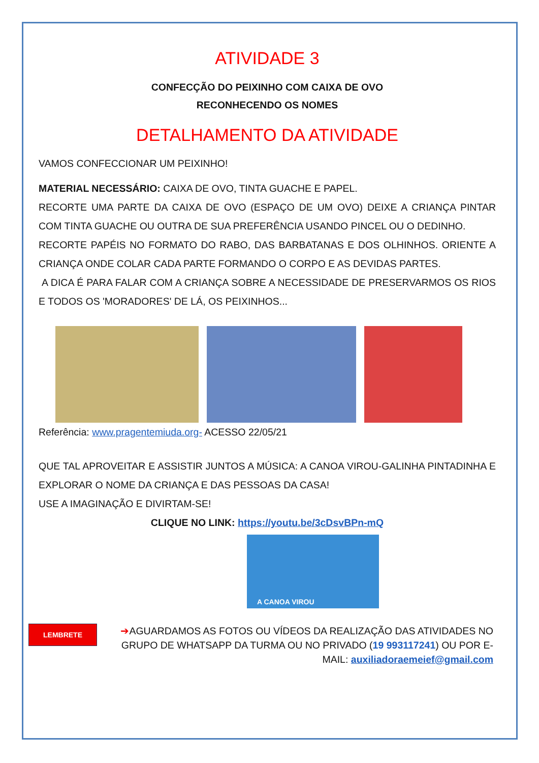ATIVIDADE 3
CONFECÇÃO DO PEIXINHO COM CAIXA DE OVO
RECONHECENDO OS NOMES
DETALHAMENTO DA ATIVIDADE
VAMOS CONFECCIONAR UM PEIXINHO!
MATERIAL NECESSÁRIO: CAIXA DE OVO, TINTA GUACHE E PAPEL.
RECORTE UMA PARTE DA CAIXA DE OVO (ESPAÇO DE UM OVO) DEIXE A CRIANÇA PINTAR COM TINTA GUACHE OU OUTRA DE SUA PREFERÊNCIA USANDO PINCEL OU O DEDINHO.
RECORTE PAPÉIS NO FORMATO DO RABO, DAS BARBATANAS E DOS OLHINHOS. ORIENTE A CRIANÇA ONDE COLAR CADA PARTE FORMANDO O CORPO E AS DEVIDAS PARTES.
A DICA É PARA FALAR COM A CRIANÇA SOBRE A NECESSIDADE DE PRESERVARMOS OS RIOS E TODOS OS 'MORADORES' DE LÁ, OS PEIXINHOS...
Referência: www.pragentemiuda.org- ACESSO 22/05/21
QUE TAL APROVEITAR E ASSISTIR JUNTOS A MÚSICA: A CANOA VIROU-GALINHA PINTADINHA E EXPLORAR O NOME DA CRIANÇA E DAS PESSOAS DA CASA!
USE A IMAGINAÇÃO E DIVIRTAM-SE!
CLIQUE NO LINK: https://youtu.be/3cDsvBPn-mQ
A CANOA VIROU
LEMBRETE ➔AGUARDAMOS AS FOTOS OU VÍDEOS DA REALIZAÇÃO DAS ATIVIDADES NO GRUPO DE WHATSAPP DA TURMA OU NO PRIVADO (19 993117241) OU POR E-MAIL: auxiliadoraemeief@gmail.com